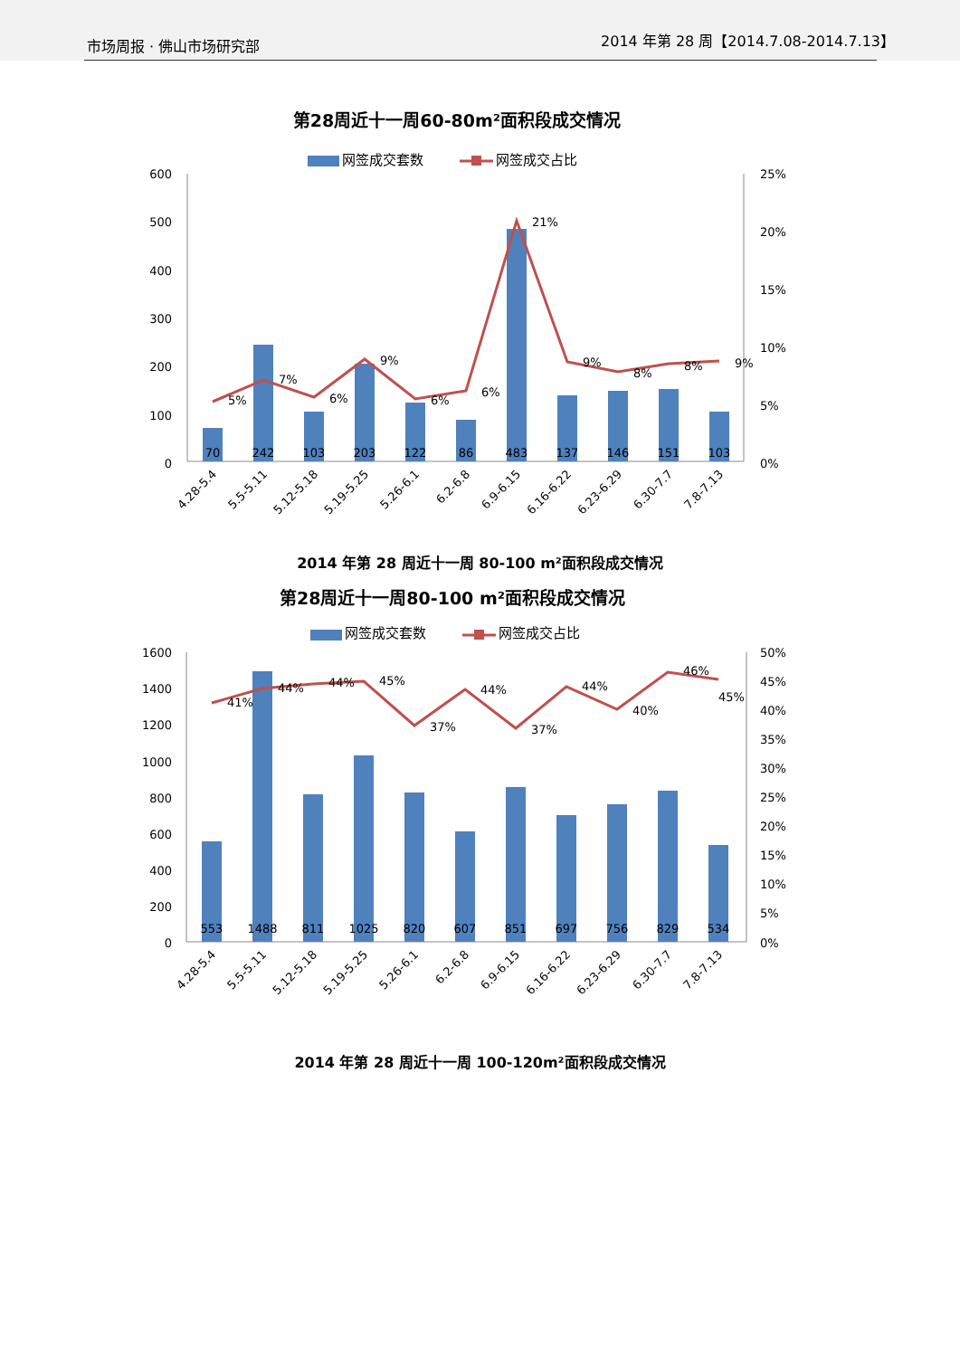市场周报 · 佛山市场研究部 2014 年第 28 周【2014.7.08-2014.7.13】
第28周近十一周60-80m²面积段成交情况
网签成交套数
网签成交占比
600
500
400
300
200
100
0
25%
20%
15%
10%
5%
0%
70
242
103
203
122
86
483
137
146
151
103
5%
7%
6%
9%
6%
6%
21%
9%
8%
8%
9%
4.28-5.4
5.5-5.11
5.12-5.18
5.19-5.25
5.26-6.1
6.2-6.8
6.9-6.15
6.16-6.22
6.23-6.29
6.30-7.7
7.8-7.13
2014 年第 28 周近十一周 80-100 m²面积段成交情况
第28周近十一周80-100 m²面积段成交情况
网签成交套数
网签成交占比
1600
1400
1200
1000
800
600
400
200
0
50%
45%
40%
35%
30%
25%
20%
15%
10%
5%
0%
553
1488
811
1025
820
607
851
697
756
829
534
41%
44%
44%
45%
37%
44%
37%
44%
40%
46%
45%
4.28-5.4
5.5-5.11
5.12-5.18
5.19-5.25
5.26-6.1
6.2-6.8
6.9-6.15
6.16-6.22
6.23-6.29
6.30-7.7
7.8-7.13
2014 年第 28 周近十一周 100-120m²面积段成交情况